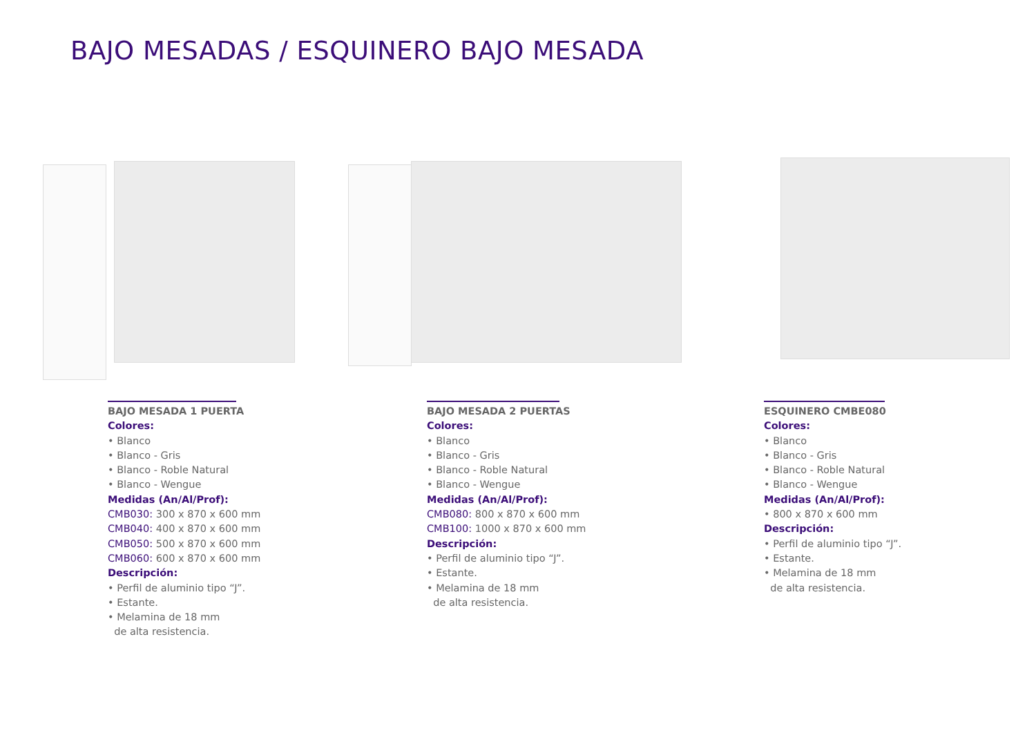BAJO MESADAS / ESQUINERO BAJO MESADA
BAJO MESADA 1 PUERTA
Colores:
• Blanco
• Blanco - Gris
• Blanco - Roble Natural
• Blanco - Wengue
Medidas (An/Al/Prof):
CMB030: 300 x 870 x 600 mm
CMB040: 400 x 870 x 600 mm
CMB050: 500 x 870 x 600 mm
CMB060: 600 x 870 x 600 mm
Descripción:
• Perfil de aluminio tipo “J”.
• Estante.
• Melamina de 18 mm
de alta resistencia.
BAJO MESADA 2 PUERTAS
Colores:
• Blanco
• Blanco - Gris
• Blanco - Roble Natural
• Blanco - Wengue
Medidas (An/Al/Prof):
CMB080: 800 x 870 x 600 mm
CMB100: 1000 x 870 x 600 mm
Descripción:
• Perfil de aluminio tipo “J”.
• Estante.
• Melamina de 18 mm
de alta resistencia.
ESQUINERO CMBE080
Colores:
• Blanco
• Blanco - Gris
• Blanco - Roble Natural
• Blanco - Wengue
Medidas (An/Al/Prof):
• 800 x 870 x 600 mm
Descripción:
• Perfil de aluminio tipo “J”.
• Estante.
• Melamina de 18 mm
de alta resistencia.